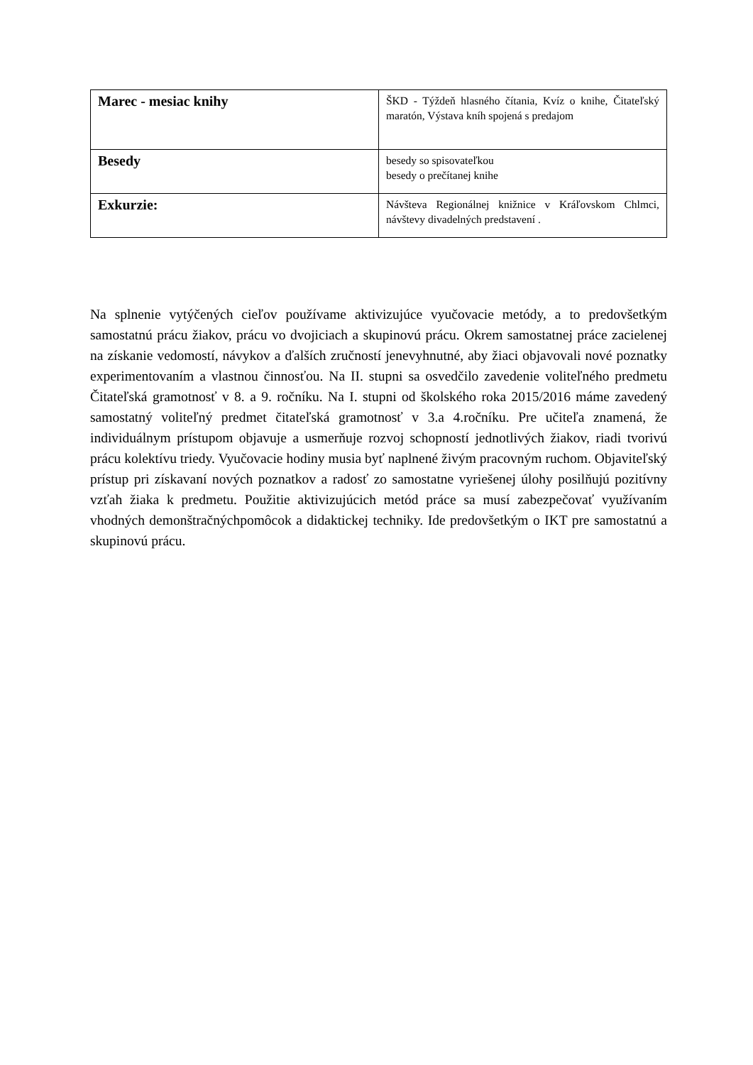| Marec - mesiac knihy | ŠKD - Týždeň hlasného čítania, Kvíz o knihe, Čitateľský maratón, Výstava kníh spojená s predajom |
| Besedy | besedy so spisovateľkou besedy o prečítanej knihe |
| Exkurzie: | Návšteva Regionálnej knižnice v Kráľovskom Chlmci, návštevy divadelných predstavení . |
Na splnenie vytýčených cieľov používame aktivizujúce vyučovacie metódy, a to predovšetkým samostatnú prácu žiakov, prácu vo dvojiciach a skupinovú prácu. Okrem samostatnej práce zacielenej na získanie vedomostí, návykov a ďalších zručností jenevyhnutné, aby žiaci objavovali nové poznatky experimentovaním a vlastnou činnosťou. Na II. stupni sa osvedčilo zavedenie voliteľného predmetu Čitateľská gramotnosť v 8. a 9. ročníku. Na I. stupni od školského roka 2015/2016 máme zavedený samostatný voliteľný predmet čitateľská gramotnosť v 3.a 4.ročníku. Pre učiteľa znamená, že individuálnym prístupom objavuje a usmerňuje rozvoj schopností jednotlivých žiakov, riadi tvorivú prácu kolektívu triedy. Vyučovacie hodiny musia byť naplnené živým pracovným ruchom. Objaviteľský prístup pri získavaní nových poznatkov a radosť zo samostatne vyriešenej úlohy posilňujú pozitívny vzťah žiaka k predmetu. Použitie aktivizujúcich metód práce sa musí zabezpečovať využívaním vhodných demonštračnýchpomôcok a didaktickej techniky. Ide predovšetkým o IKT pre samostatnú a skupinovú prácu.